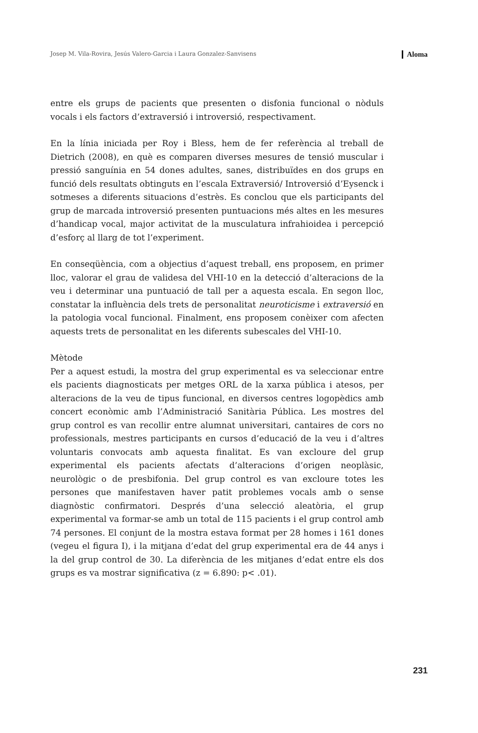Josep M. Vila-Rovira, Jesús Valero-Garcia i Laura Gonzalez-Sanvisens Aloma
entre els grups de pacients que presenten o disfonia funcional o nòduls vocals i els factors d’extraversió i introversió, respectivament.
En la línia iniciada per Roy i Bless, hem de fer referència al treball de Dietrich (2008), en què es comparen diverses mesures de tensió muscular i pressió sanguínia en 54 dones adultes, sanes, distribuïdes en dos grups en funció dels resultats obtinguts en l’escala Extraversió/ Introversió d’Eysenck i sotmeses a diferents situacions d’estrès. Es conclou que els participants del grup de marcada introversió presenten puntuacions més altes en les mesures d’handicap vocal, major activitat de la musculatura infrahioidea i percepció d’esforç al llarg de tot l’experiment.
En conseqüència, com a objectius d’aquest treball, ens proposem, en primer lloc, valorar el grau de validesa del VHI-10 en la detecció d’alteracions de la veu i determinar una puntuació de tall per a aquesta escala. En segon lloc, constatar la influència dels trets de personalitat neuroticisme i extraversió en la patologia vocal funcional. Finalment, ens proposem conèixer com afecten aquests trets de personalitat en les diferents subescales del VHI-10.
Mètode
Per a aquest estudi, la mostra del grup experimental es va seleccionar entre els pacients diagnosticats per metges ORL de la xarxa pública i atesos, per alteracions de la veu de tipus funcional, en diversos centres logopèdics amb concert econòmic amb l’Administració Sanitària Pública. Les mostres del grup control es van recollir entre alumnat universitari, cantaires de cors no professionals, mestres participants en cursos d’educació de la veu i d’altres voluntaris convocats amb aquesta finalitat. Es van excloure del grup experimental els pacients afectats d’alteracions d’origen neoplàsic, neurològic o de presbifonia. Del grup control es van excloure totes les persones que manifestaven haver patit problemes vocals amb o sense diagnòstic confirmatori. Després d’una selecció aleatòria, el grup experimental va formar-se amb un total de 115 pacients i el grup control amb 74 persones. El conjunt de la mostra estava format per 28 homes i 161 dones (vegeu el figura I), i la mitjana d’edat del grup experimental era de 44 anys i la del grup control de 30. La diferència de les mitjanes d’edat entre els dos grups es va mostrar significativa (z = 6.890: p< .01).
231